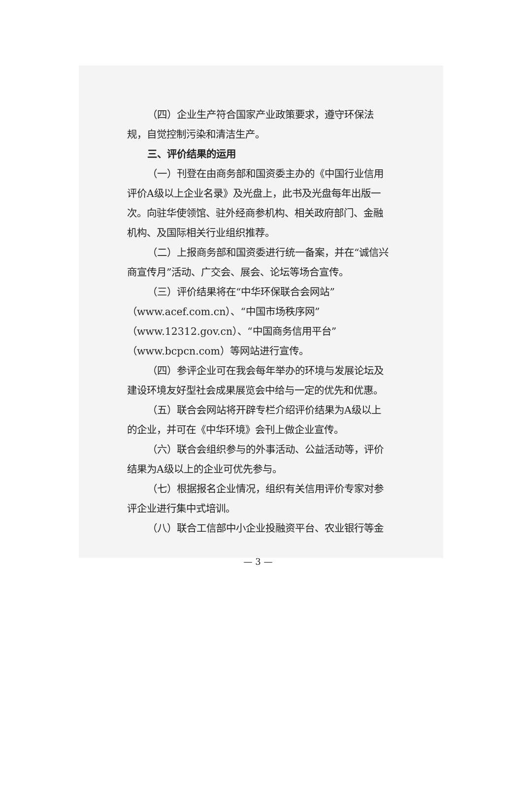（四）企业生产符合国家产业政策要求，遵守环保法规，自觉控制污染和清洁生产。
三、评价结果的运用
（一）刊登在由商务部和国资委主办的《中国行业信用评价A级以上企业名录》及光盘上，此书及光盘每年出版一次。向驻华使领馆、驻外经商参机构、相关政府部门、金融机构、及国际相关行业组织推荐。
（二）上报商务部和国资委进行统一备案，并在“诚信兴商宣传月”活动、广交会、展会、论坛等场合宣传。
（三）评价结果将在“中华环保联合会网站”（www.acef.com.cn）、“中国市场秩序网”（www.12312.gov.cn）、“中国商务信用平台”（www.bcpcn.com）等网站进行宣传。
（四）参评企业可在我会每年举办的环境与发展论坛及建设环境友好型社会成果展览会中给与一定的优先和优惠。
（五）联合会网站将开辟专栏介绍评价结果为A级以上的企业，并可在《中华环境》会刊上做企业宣传。
（六）联合会组织参与的外事活动、公益活动等，评价结果为A级以上的企业可优先参与。
（七）根据报名企业情况，组织有关信用评价专家对参评企业进行集中式培训。
（八）联合工信部中小企业投融资平台、农业银行等金
— 3 —